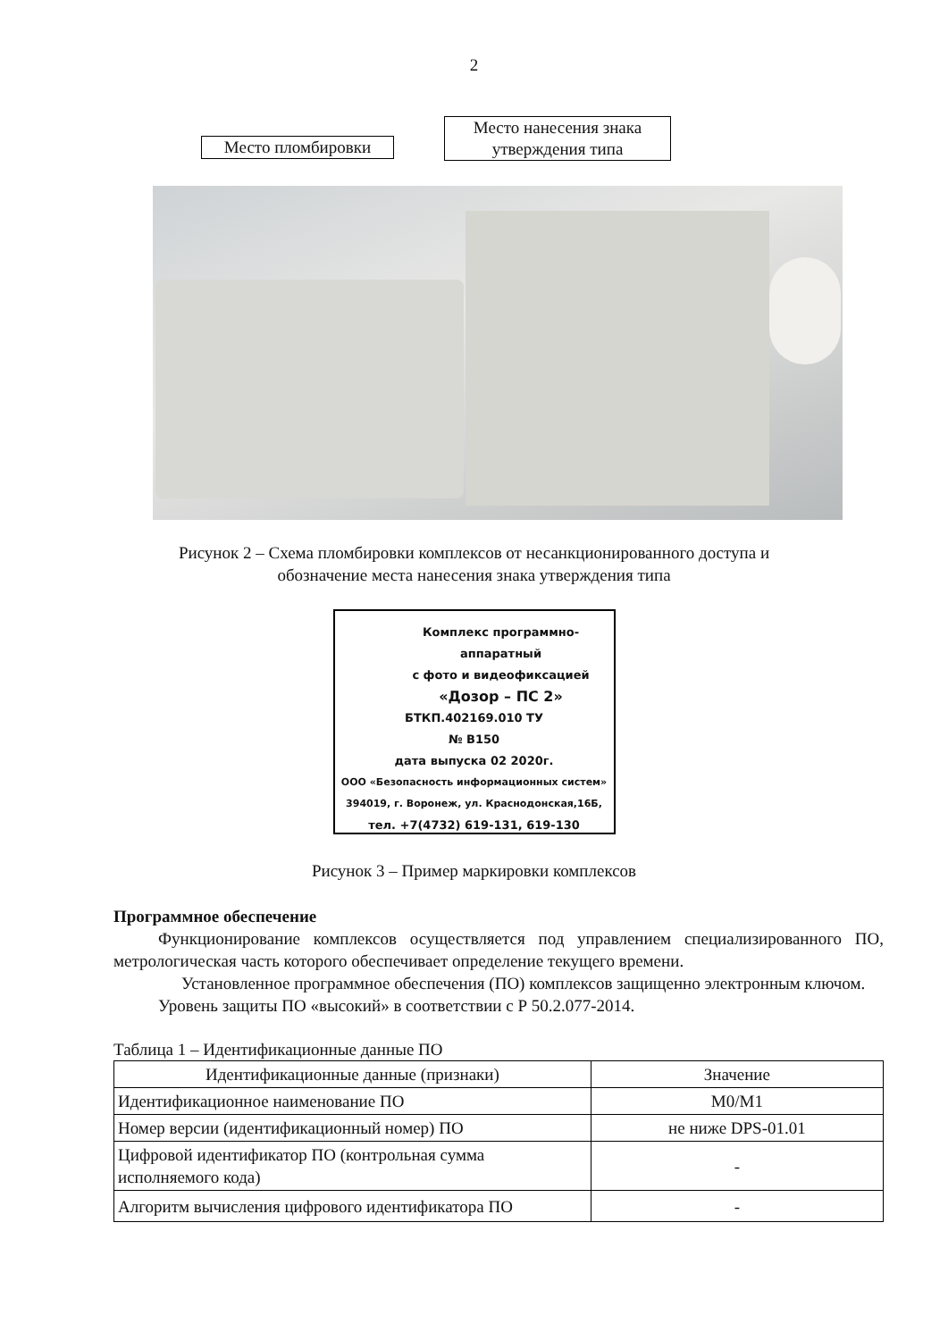2
Место пломбировки
Место нанесения знака утверждения типа
Рисунок 2 – Схема пломбировки комплексов от несанкционированного доступа и
обозначение места нанесения знака утверждения типа
Комплекс программно-аппаратный
с фото и видеофиксацией
«Дозор – ПС 2»
БТКП.402169.010 ТУ
№ B150
дата выпуска 02 2020г.
ООО «Безопасность информационных систем»
394019, г. Воронеж, ул. Краснодонская,16Б,
тел. +7(4732) 619-131, 619-130
Рисунок 3 – Пример маркировки комплексов
Программное обеспечение
Функционирование комплексов осуществляется под управлением специализированного ПО, метрологическая часть которого обеспечивает определение текущего времени.
Установленное программное обеспечения (ПО) комплексов защищенно электронным ключом.
Уровень защиты ПО «высокий» в соответствии с Р 50.2.077-2014.
Таблица 1 – Идентификационные данные ПО
| Идентификационные данные (признаки) | Значение |
| --- | --- |
| Идентификационное наименование ПО | M0/M1 |
| Номер версии (идентификационный номер) ПО | не ниже DPS-01.01 |
| Цифровой идентификатор ПО (контрольная сумма исполняемого кода) | - |
| Алгоритм вычисления цифрового идентификатора ПО | - |